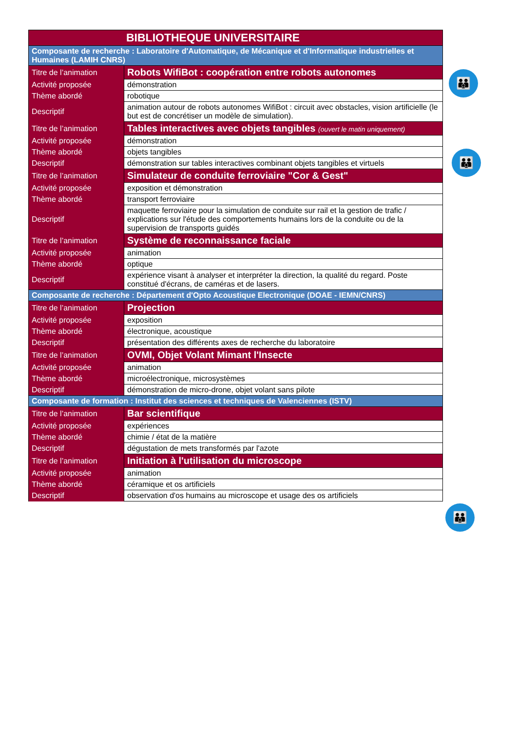| BIBLIOTHEQUE UNIVERSITAIRE | |
| --- | --- |
| Composante de recherche : Laboratoire d'Automatique, de Mécanique et d'Informatique industrielles et Humaines (LAMIH CNRS) | |
| Titre de l’animation | Robots WifiBot : coopération entre robots autonomes |
| Activité proposée | démonstration |
| Thème abordé | robotique |
| Descriptif | animation autour de robots autonomes WifiBot : circuit avec obstacles, vision artificielle (le but est de concrétiser un modèle de simulation). |
| Titre de l’animation | Tables interactives avec objets tangibles (ouvert le matin uniquement) |
| Activité proposée | démonstration |
| Thème abordé | objets tangibles |
| Descriptif | démonstration sur tables interactives combinant objets tangibles et virtuels |
| Titre de l’animation | Simulateur de conduite ferroviaire "Cor & Gest" |
| Activité proposée | exposition et démonstration |
| Thème abordé | transport ferroviaire |
| Descriptif | maquette ferroviaire pour la simulation de conduite sur rail et la gestion de trafic / explications sur l'étude des comportements humains lors de la conduite ou de la supervision de transports guidés |
| Titre de l’animation | Système de reconnaissance faciale |
| Activité proposée | animation |
| Thème abordé | optique |
| Descriptif | expérience visant à analyser et interpréter la direction, la qualité du regard. Poste constitué d'écrans, de caméras et de lasers. |
| Composante de recherche : Département d'Opto Acoustique Electronique (DOAE - IEMN/CNRS) | |
| Titre de l’animation | Projection |
| Activité proposée | exposition |
| Thème abordé | électronique, acoustique |
| Descriptif | présentation des différents axes de recherche du laboratoire |
| Titre de l’animation | OVMI, Objet Volant Mimant l'Insecte |
| Activité proposée | animation |
| Thème abordé | microélectronique, microsystèmes |
| Descriptif | démonstration de micro-drone, objet volant sans pilote |
| Composante de formation : Institut des sciences et techniques de Valenciennes (ISTV) | |
| Titre de l’animation | Bar scientifique |
| Activité proposée | expériences |
| Thème abordé | chimie / état de la matière |
| Descriptif | dégustation de mets transformés par l'azote |
| Titre de l’animation | Initiation à l'utilisation du microscope |
| Activité proposée | animation |
| Thème abordé | céramique et os artificiels |
| Descriptif | observation d'os humains au microscope et usage des os artificiels |
👪
👪
👪